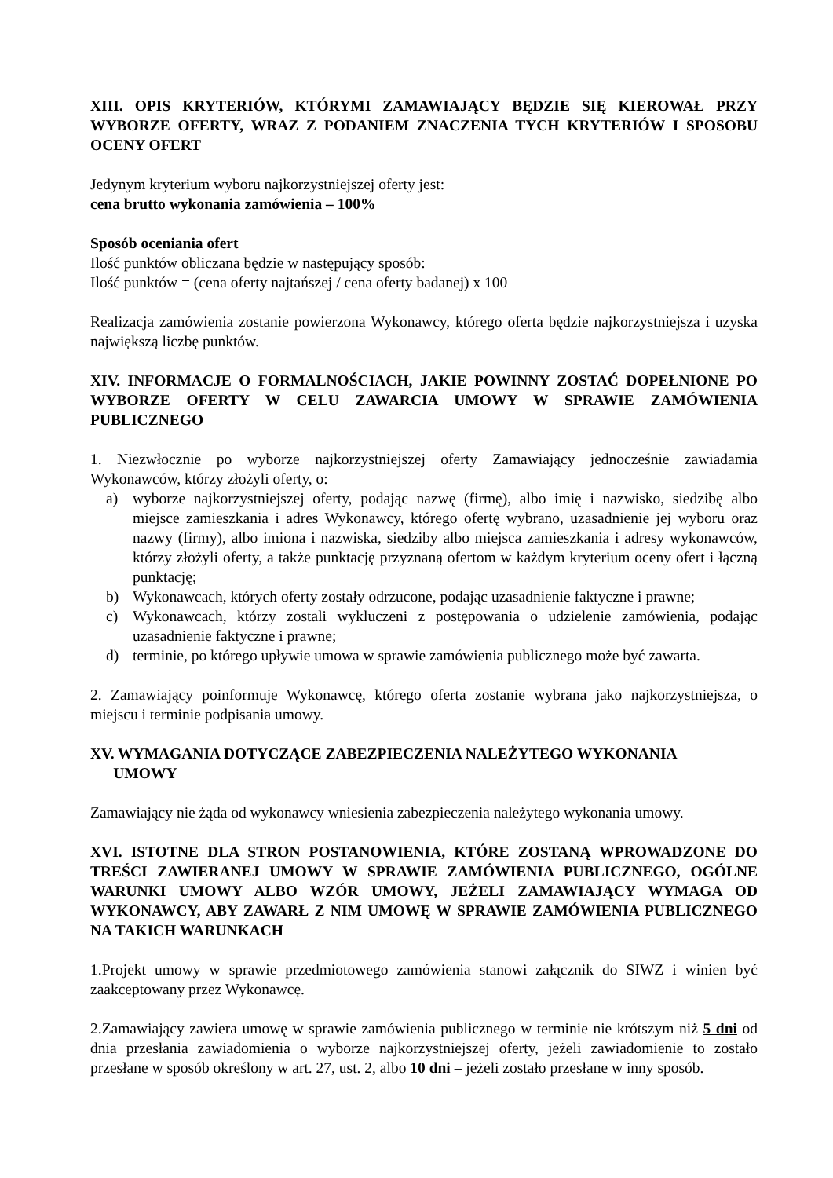XIII. OPIS KRYTERIÓW, KTÓRYMI ZAMAWIAJĄCY BĘDZIE SIĘ KIEROWAŁ PRZY WYBORZE OFERTY, WRAZ Z PODANIEM ZNACZENIA TYCH KRYTERIÓW I SPOSOBU OCENY OFERT
Jedynym kryterium wyboru najkorzystniejszej oferty jest:
cena brutto wykonania zamówienia – 100%
Sposób oceniania ofert
Ilość punktów obliczana będzie w następujący sposób:
Ilość punktów = (cena oferty najtańszej / cena oferty badanej) x 100
Realizacja zamówienia zostanie powierzona Wykonawcy, którego oferta będzie najkorzystniejsza i uzyska największą liczbę punktów.
XIV. INFORMACJE O FORMALNOŚCIACH, JAKIE POWINNY ZOSTAĆ DOPEŁNIONE PO WYBORZE OFERTY W CELU ZAWARCIA UMOWY W SPRAWIE ZAMÓWIENIA PUBLICZNEGO
1. Niezwłocznie po wyborze najkorzystniejszej oferty Zamawiający jednocześnie zawiadamia Wykonawców, którzy złożyli oferty, o:
a) wyborze najkorzystniejszej oferty, podając nazwę (firmę), albo imię i nazwisko, siedzibę albo miejsce zamieszkania i adres Wykonawcy, którego ofertę wybrano, uzasadnienie jej wyboru oraz nazwy (firmy), albo imiona i nazwiska, siedziby albo miejsca zamieszkania i adresy wykonawców, którzy złożyli oferty, a także punktację przyznaną ofertom w każdym kryterium oceny ofert i łączną punktację;
b) Wykonawcach, których oferty zostały odrzucone, podając uzasadnienie faktyczne i prawne;
c) Wykonawcach, którzy zostali wykluczeni z postępowania o udzielenie zamówienia, podając uzasadnienie faktyczne i prawne;
d) terminie, po którego upływie umowa w sprawie zamówienia publicznego może być zawarta.
2. Zamawiający poinformuje Wykonawcę, którego oferta zostanie wybrana jako najkorzystniejsza, o miejscu i terminie podpisania umowy.
XV. WYMAGANIA DOTYCZĄCE ZABEZPIECZENIA NALEŻYTEGO WYKONANIA
UMOWY
Zamawiający nie żąda od wykonawcy wniesienia zabezpieczenia należytego wykonania umowy.
XVI. ISTOTNE DLA STRON POSTANOWIENIA, KTÓRE ZOSTANĄ WPROWADZONE DO TREŚCI ZAWIERANEJ UMOWY W SPRAWIE ZAMÓWIENIA PUBLICZNEGO, OGÓLNE WARUNKI UMOWY ALBO WZÓR UMOWY, JEŻELI ZAMAWIAJĄCY WYMAGA OD WYKONAWCY, ABY ZAWARŁ Z NIM UMOWĘ W SPRAWIE ZAMÓWIENIA PUBLICZNEGO NA TAKICH WARUNKACH
1.Projekt umowy w sprawie przedmiotowego zamówienia stanowi załącznik do SIWZ i winien być zaakceptowany przez Wykonawcę.
2.Zamawiający zawiera umowę w sprawie zamówienia publicznego w terminie nie krótszym niż 5 dni od dnia przesłania zawiadomienia o wyborze najkorzystniejszej oferty, jeżeli zawiadomienie to zostało przesłane w sposób określony w art. 27, ust. 2, albo 10 dni – jeżeli zostało przesłane w inny sposób.